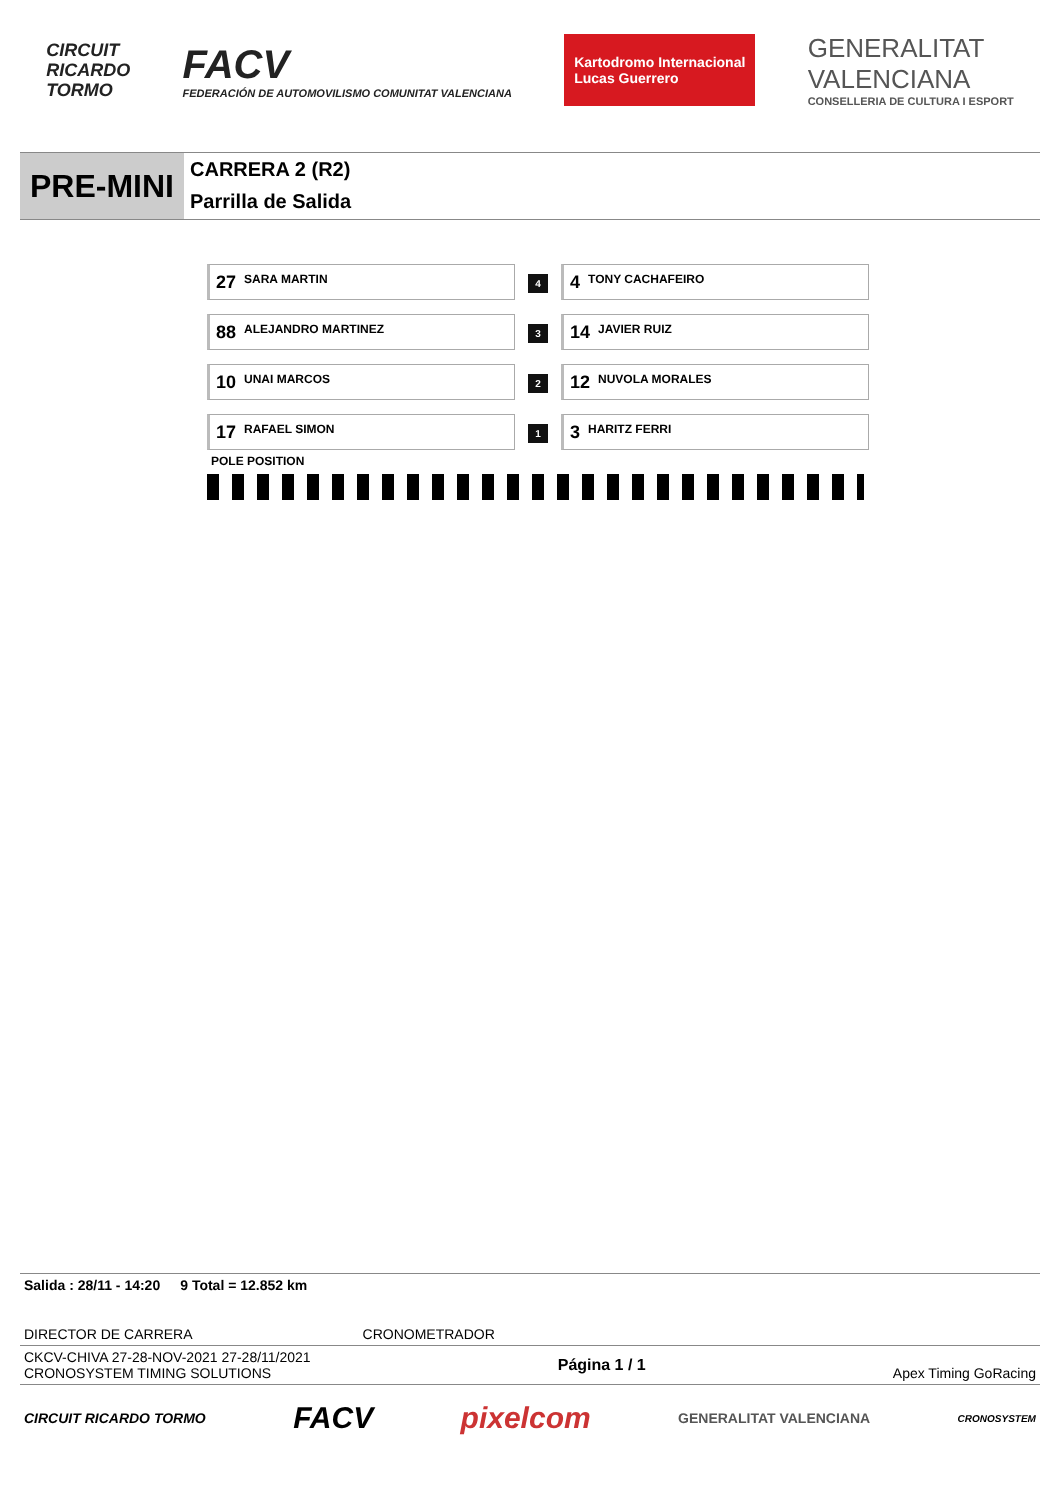CIRCUIT
RICARDO
TORMO
FACV
FEDERACIÓN DE AUTOMOVILISMO COMUNITAT VALENCIANA
Kartodromo Internacional
Lucas Guerrero
GENERALITAT
VALENCIANA
CONSELLERIA DE CULTURA I ESPORT
PRE-MINI
CARRERA 2 (R2)
Parrilla de Salida
| 27 SARA MARTIN | 4 | 4 TONY CACHAFEIRO |
| 88 ALEJANDRO MARTINEZ | 3 | 14 JAVIER RUIZ |
| 10 UNAI MARCOS | 2 | 12 NUVOLA MORALES |
| 17 RAFAEL SIMON | 1 | 3 HARITZ FERRI |
POLE POSITION
Salida : 28/11 - 14:20 9 Total = 12.852 km
DIRECTOR DE CARRERA CRONOMETRADOR
CKCV-CHIVA 27-28-NOV-2021 27-28/11/2021
CRONOSYSTEM TIMING SOLUTIONS Página 1 / 1 Apex Timing GoRacing
CIRCUIT RICARDO TORMO FACV pixelcom GENERALITAT VALENCIANA CRONOSYSTEM